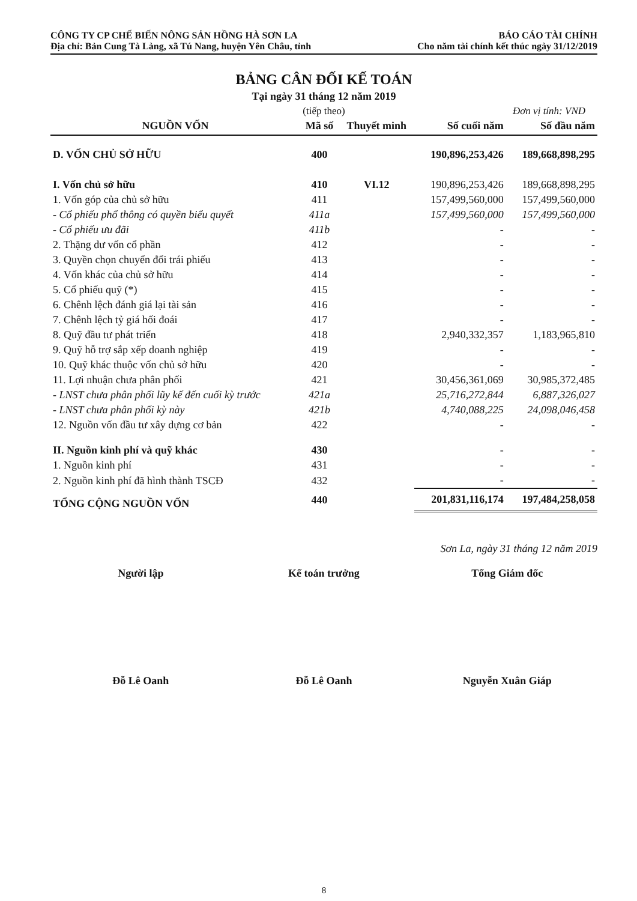CÔNG TY CP CHẾ BIẾN NÔNG SẢN HỒNG HÀ SƠN LA
Địa chỉ: Bản Cung Tà Làng, xã Tú Nang, huyện Yên Châu, tỉnh
BÁO CÁO TÀI CHÍNH
Cho năm tài chính kết thúc ngày 31/12/2019
BẢNG CÂN ĐỐI KẾ TOÁN
Tại ngày 31 tháng 12 năm 2019
(tiếp theo) Đơn vị tính: VND
| NGUỒN VỐN | Mã số | Thuyết minh | Số cuối năm | Số đầu năm |
| --- | --- | --- | --- | --- |
| D. VỐN CHỦ SỞ HỮU | 400 | | 190,896,253,426 | 189,668,898,295 |
| I. Vốn chủ sở hữu | 410 | VI.12 | 190,896,253,426 | 189,668,898,295 |
| 1. Vốn góp của chủ sở hữu | 411 | | 157,499,560,000 | 157,499,560,000 |
| - Cổ phiếu phổ thông có quyền biểu quyết | 411a | | 157,499,560,000 | 157,499,560,000 |
| - Cổ phiếu ưu đãi | 411b | | - | - |
| 2. Thặng dư vốn cổ phần | 412 | | - | - |
| 3. Quyền chọn chuyển đổi trái phiếu | 413 | | - | - |
| 4. Vốn khác của chủ sở hữu | 414 | | - | - |
| 5. Cổ phiếu quỹ (*) | 415 | | - | - |
| 6. Chênh lệch đánh giá lại tài sản | 416 | | - | - |
| 7. Chênh lệch tỷ giá hối đoái | 417 | | - | - |
| 8. Quỹ đầu tư phát triển | 418 | | 2,940,332,357 | 1,183,965,810 |
| 9. Quỹ hỗ trợ sắp xếp doanh nghiệp | 419 | | - | - |
| 10. Quỹ khác thuộc vốn chủ sở hữu | 420 | | - | - |
| 11. Lợi nhuận chưa phân phối | 421 | | 30,456,361,069 | 30,985,372,485 |
| - LNST chưa phân phối lũy kế đến cuối kỳ trước | 421a | | 25,716,272,844 | 6,887,326,027 |
| - LNST chưa phân phối kỳ này | 421b | | 4,740,088,225 | 24,098,046,458 |
| 12. Nguồn vốn đầu tư xây dựng cơ bản | 422 | | - | - |
| II. Nguồn kinh phí và quỹ khác | 430 | | - | - |
| 1. Nguồn kinh phí | 431 | | - | - |
| 2. Nguồn kinh phí đã hình thành TSCĐ | 432 | | - | - |
| TỔNG CỘNG NGUỒN VỐN | 440 | | 201,831,116,174 | 197,484,258,058 |
Sơn La, ngày 31 tháng 12 năm 2019
Người lập
Đỗ Lê Oanh
Kế toán trưởng
Đỗ Lê Oanh
Tổng Giám đốc
Nguyễn Xuân Giáp
8